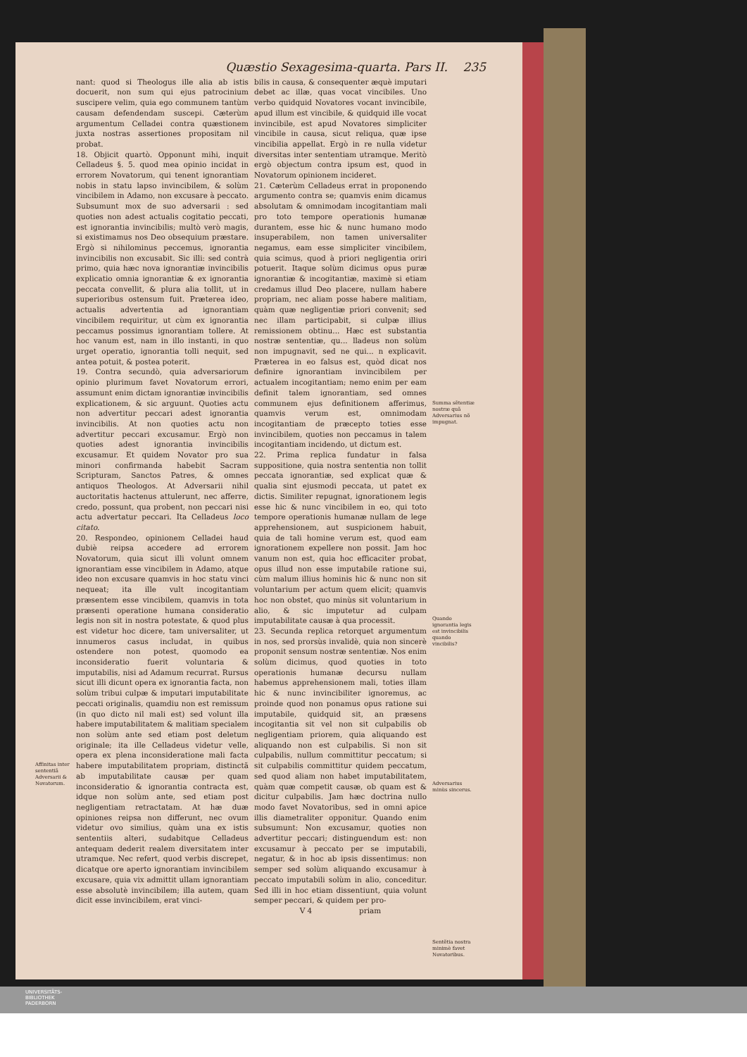Quæstio Sexagesima-quarta. Pars II. 235
Affinitas inter sententiã Adversarii & Novatorum.
nant: quod si Theologus ille alia ab istis docuerit, non sum qui ejus patrocinium suscipere velim, quia ego communem tantùm causam defendendam suscepi. Cæterùm argumentum Celladei contra quæstionem juxta nostras assertiones propositam nil probat.
18. Objicit quartò. Opponunt mihi, inquit Celladeus §. 5. quod mea opinio incidat in errorem Novatorum, qui tenent ignorantiam nobis in statu lapso invincibilem, & solùm vincibilem in Adamo, non excusare à peccato. Subsumunt mox de suo adversarii : sed quoties non adest actualis cogitatio peccati, est ignorantia invincibilis; multò verò magis, si existimamus nos Deo obsequium præstare. Ergò si nihilominus peccemus, ignorantia invincibilis non excusabit. Sic illi: sed contrà primo, quia hæc nova ignorantiæ invincibilis explicatio omnia ignorantiæ & ex ignorantia peccata convellit, & plura alia tollit, ut in superioribus ostensum fuit. Præterea ideo, actualis advertentia ad ignorantiam vincibilem requiritur, ut cùm ex ignorantia peccamus possimus ignorantiam tollere. At hoc vanum est, nam in illo instanti, in quo urget operatio, ignorantia tolli nequit, sed antea potuit, & postea poterit.
19. Contra secundò, quia adversariorum opinio plurimum favet Novatorum errori, assumunt enim dictam ignorantiæ invincibilis explicationem, & sic arguunt. Quoties actu non advertitur peccari adest ignorantia invincibilis. At non quoties actu non advertitur peccari excusamur. Ergò non quoties adest ignorantia invincibilis excusamur. Et quidem Novator pro sua minori confirmanda habebit Sacram Scripturam, Sanctos Patres, & omnes antiquos Theologos. At Adversarii nihil auctoritatis hactenus attulerunt, nec afferre, credo, possunt, qua probent, non peccari nisi actu advertatur peccari. Ita Celladeus loco citato.
20. Respondeo, opinionem Celladei haud dubiè reipsa accedere ad errorem Novatorum, quia sicut illi volunt omnem ignorantiam esse vincibilem in Adamo, atque ideo non excusare quamvis in hoc statu vinci nequeat; ita ille vult incogitantiam præsentem esse vincibilem, quamvis in tota præsenti operatione humana consideratio legis non sit in nostra potestate, & quod plus est videtur hoc dicere, tam universaliter, ut innumeros casus includat, in quibus ostendere non potest, quomodo ea inconsideratio fuerit voluntaria & imputabilis, nisi ad Adamum recurrat. Rursus sicut illi dicunt opera ex ignorantia facta, non solùm tribui culpæ & imputari imputabilitate peccati originalis, quamdiu non est remissum (in quo dicto nil mali est) sed volunt illa habere imputabilitatem & malitiam specialem non solùm ante sed etiam post deletum originale; ita ille Celladeus videtur velle, opera ex plena inconsideratione mali facta habere imputabilitatem propriam, distinctã ab imputabilitate causæ per quam inconsideratio & ignorantia contracta est, idque non solùm ante, sed etiam post negligentiam retractatam. At hæ duæ opiniones reipsa non differunt, nec ovum videtur ovo similius, quàm una ex istis sententiis alteri, sudabitque Celladeus antequam dederit realem diversitatem inter utramque. Nec refert, quod verbis discrepet, dicatque ore aperto ignorantiam invincibilem excusare, quia vix admittit ullam ignorantiam esse absolutè invincibilem; illa autem, quam dicit esse invincibilem, erat vinci-
bilis in causa, & consequenter æquè imputari debet ac illæ, quas vocat vincibiles. Uno verbo quidquid Novatores vocant invincibile, apud illum est vincibile, & quidquid ille vocat invincibile, est apud Novatores simpliciter vincibile in causa, sicut reliqua, quæ ipse vincibilia appellat. Ergò in re nulla videtur diversitas inter sententiam utramque. Meritò ergò objectum contra ipsum est, quod in Novatorum opinionem incideret.
21. Cæterùm Celladeus errat in proponendo argumento contra se; quamvis enim dicamus absolutam & omnimodam incogitantiam mali pro toto tempore operationis humanæ durantem, esse hic & nunc humano modo insuperabilem, non tamen universaliter negamus, eam esse simpliciter vincibilem, quia scimus, quod à priori negligentia oriri potuerit. Itaque solùm dicimus opus puræ ignorantiæ & incogitantiæ, maximè si etiam credamus illud Deo placere, nullam habere propriam, nec aliam posse habere malitiam, quàm quæ negligentiæ priori convenit; sed nec illam participabit, si culpæ illius remissionem obtinu... Hæc est substantia nostræ sententiæ, qu... lladeus non solùm non impugnavit, sed ne qui... n explicavit. Præterea in eo falsus est, quòd dicat nos definire ignorantiam invincibilem per actualem incogitantiam; nemo enim per eam definit talem ignorantiam, sed omnes communem ejus definitionem afferimus, quamvis verum est, omnimodam incogitantiam de præcepto toties esse invincibilem, quoties non peccamus in talem incogitantiam incidendo, ut dictum est.
22. Prima replica fundatur in falsa suppositione, quia nostra sententia non tollit peccata ignorantiæ, sed explicat quæ & qualia sint ejusmodi peccata, ut patet ex dictis. Similiter repugnat, ignorationem legis esse hic & nunc vincibilem in eo, qui toto tempore operationis humanæ nullam de lege apprehensionem, aut suspicionem habuit, quia de tali homine verum est, quod eam ignorationem expellere non possit. Jam hoc vanum non est, quia hoc efficaciter probat, opus illud non esse imputabile ratione sui, cùm malum illius hominis hic & nunc non sit voluntarium per actum quem elicit; quamvis hoc non obstet, quo minùs sit voluntarium in alio, & sic imputetur ad culpam imputabilitate causæ à qua processit.
23. Secunda replica retorquet argumentum in nos, sed prorsùs invalidè, quia non sincerè proponit sensum nostræ sententiæ. Nos enim solùm dicimus, quod quoties in toto operationis humanæ decursu nullam habemus apprehensionem mali, toties illam hic & nunc invincibiliter ignoremus, ac proinde quod non ponamus opus ratione sui imputabile, quidquid sit, an præsens incogitantia sit vel non sit culpabilis ob negligentiam priorem, quia aliquando est aliquando non est culpabilis. Si non sit culpabilis, nullum committitur peccatum; si sit culpabilis committitur quidem peccatum, sed quod aliam non habet imputabilitatem, quàm quæ competit causæ, ob quam est & dicitur culpabilis. Jam hæc doctrina nullo modo favet Novatoribus, sed in omni apice illis diametraliter opponitur. Quando enim subsumunt: Non excusamur, quoties non advertitur peccari; distinguendum est: non excusamur à peccato per se imputabili, negatur, & in hoc ab ipsis dissentimus: non semper sed solùm aliquando excusamur à peccato imputabili solùm in alio, conceditur. Sed illi in hoc etiam dissentiunt, quia volunt semper peccari, & quidem per pro-
V 4 priam
Summa sẽtentiæ nostræ quã Adversarius nõ impugnat.
Quando ignorantia legis est invincibilis quando vincibilis?
Adversarius minùs sincerus.
Sentẽtia nostra minimè favet Novatoribus.
UNIVERSITÄTS-
BIBLIOTHEK
PADERBORN